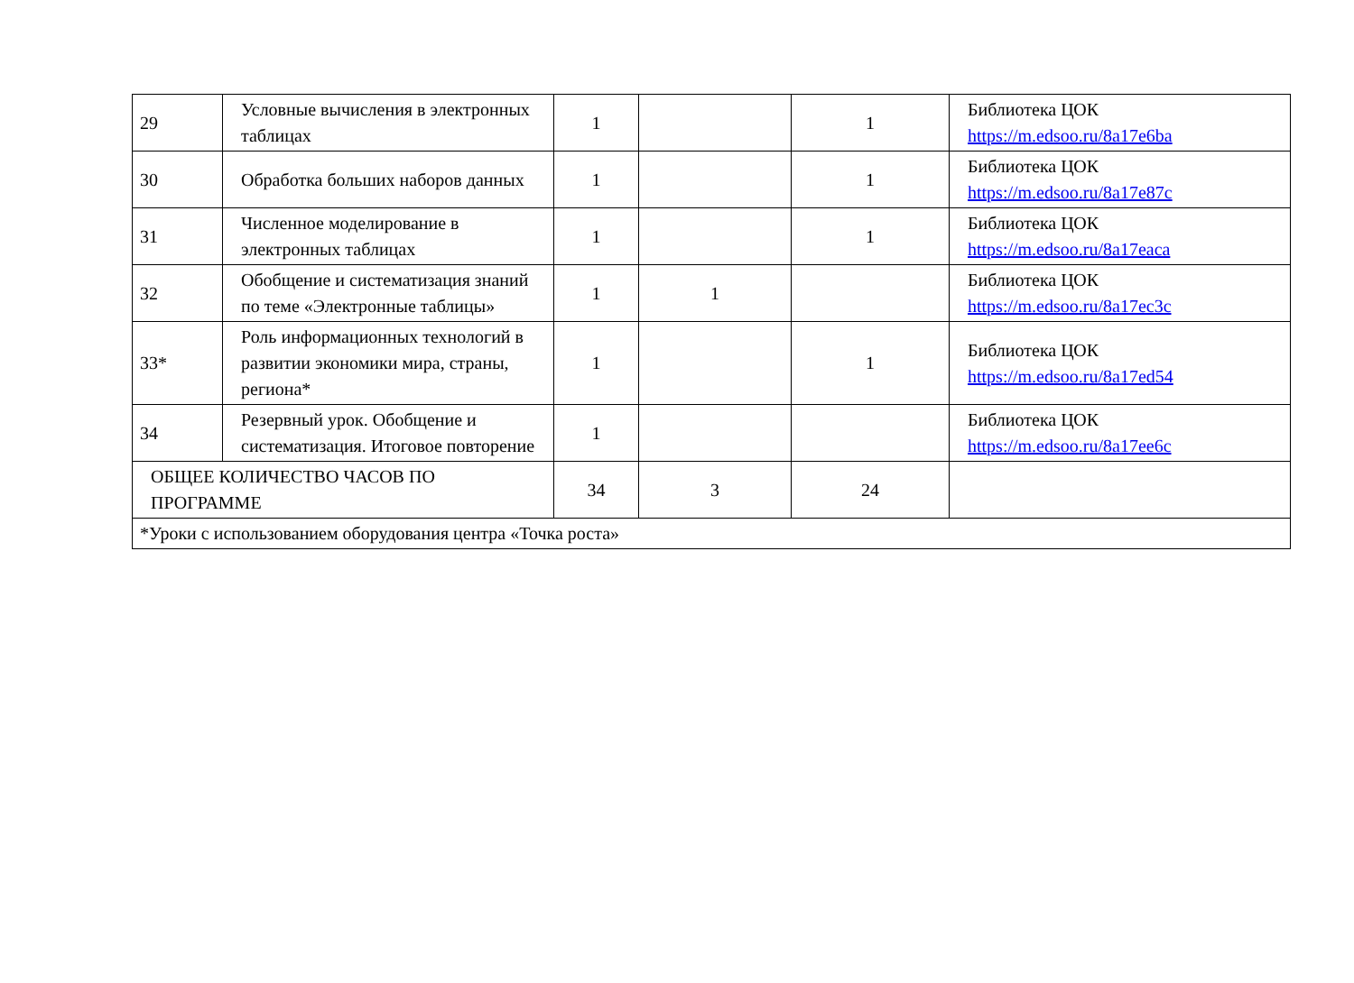| 29 | Условные вычисления в электронных таблицах | 1 | | 1 | Библиотека ЦОК https://m.edsoo.ru/8a17e6ba |
| 30 | Обработка больших наборов данных | 1 | | 1 | Библиотека ЦОК https://m.edsoo.ru/8a17e87c |
| 31 | Численное моделирование в электронных таблицах | 1 | | 1 | Библиотека ЦОК https://m.edsoo.ru/8a17eaca |
| 32 | Обобщение и систематизация знаний по теме «Электронные таблицы» | 1 | 1 | | Библиотека ЦОК https://m.edsoo.ru/8a17ec3c |
| 33* | Роль информационных технологий в развитии экономики мира, страны, региона* | 1 | | 1 | Библиотека ЦОК https://m.edsoo.ru/8a17ed54 |
| 34 | Резервный урок. Обобщение и систематизация. Итоговое повторение | 1 | | | Библиотека ЦОК https://m.edsoo.ru/8a17ee6c |
| ОБЩЕЕ КОЛИЧЕСТВО ЧАСОВ ПО ПРОГРАММЕ | | 34 | 3 | 24 | |
| *Уроки с использованием оборудования центра «Точка роста» | | | | | |